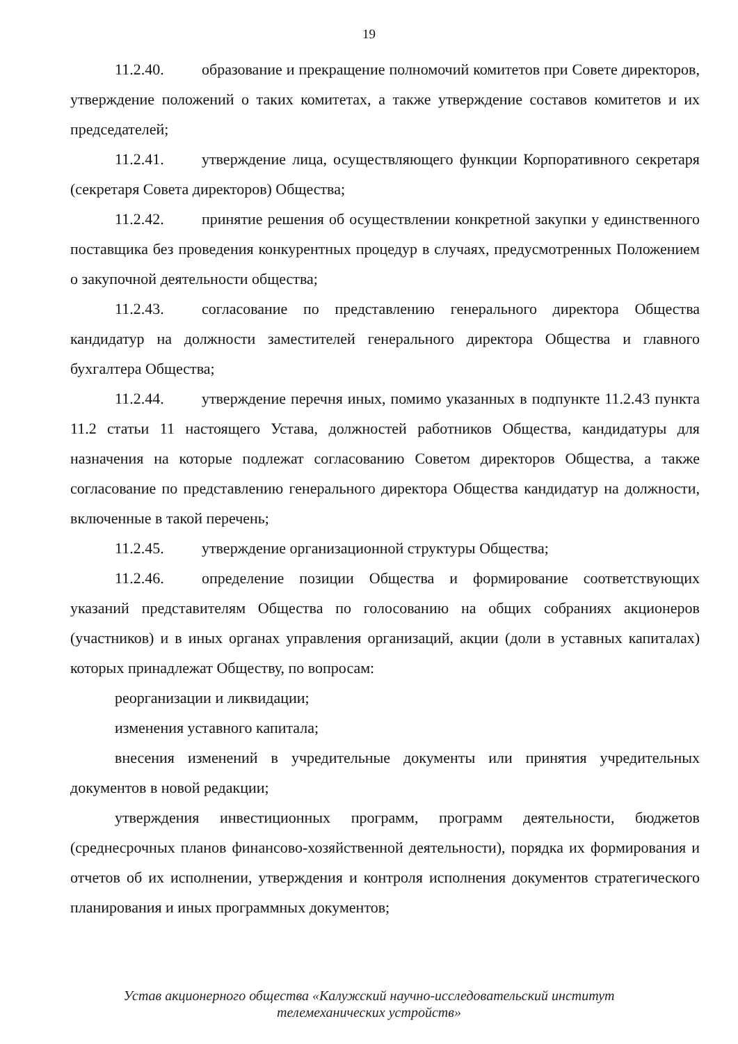19
11.2.40. образование и прекращение полномочий комитетов при Совете директоров, утверждение положений о таких комитетах, а также утверждение составов комитетов и их председателей;
11.2.41. утверждение лица, осуществляющего функции Корпоративного секретаря (секретаря Совета директоров) Общества;
11.2.42. принятие решения об осуществлении конкретной закупки у единственного поставщика без проведения конкурентных процедур в случаях, предусмотренных Положением о закупочной деятельности общества;
11.2.43. согласование по представлению генерального директора Общества кандидатур на должности заместителей генерального директора Общества и главного бухгалтера Общества;
11.2.44. утверждение перечня иных, помимо указанных в подпункте 11.2.43 пункта 11.2 статьи 11 настоящего Устава, должностей работников Общества, кандидатуры для назначения на которые подлежат согласованию Советом директоров Общества, а также согласование по представлению генерального директора Общества кандидатур на должности, включенные в такой перечень;
11.2.45. утверждение организационной структуры Общества;
11.2.46. определение позиции Общества и формирование соответствующих указаний представителям Общества по голосованию на общих собраниях акционеров (участников) и в иных органах управления организаций, акции (доли в уставных капиталах) которых принадлежат Обществу, по вопросам:
реорганизации и ликвидации;
изменения уставного капитала;
внесения изменений в учредительные документы или принятия учредительных документов в новой редакции;
утверждения инвестиционных программ, программ деятельности, бюджетов (среднесрочных планов финансово-хозяйственной деятельности), порядка их формирования и отчетов об их исполнении, утверждения и контроля исполнения документов стратегического планирования и иных программных документов;
Устав акционерного общества «Калужский научно-исследовательский институт
телемеханических устройств»